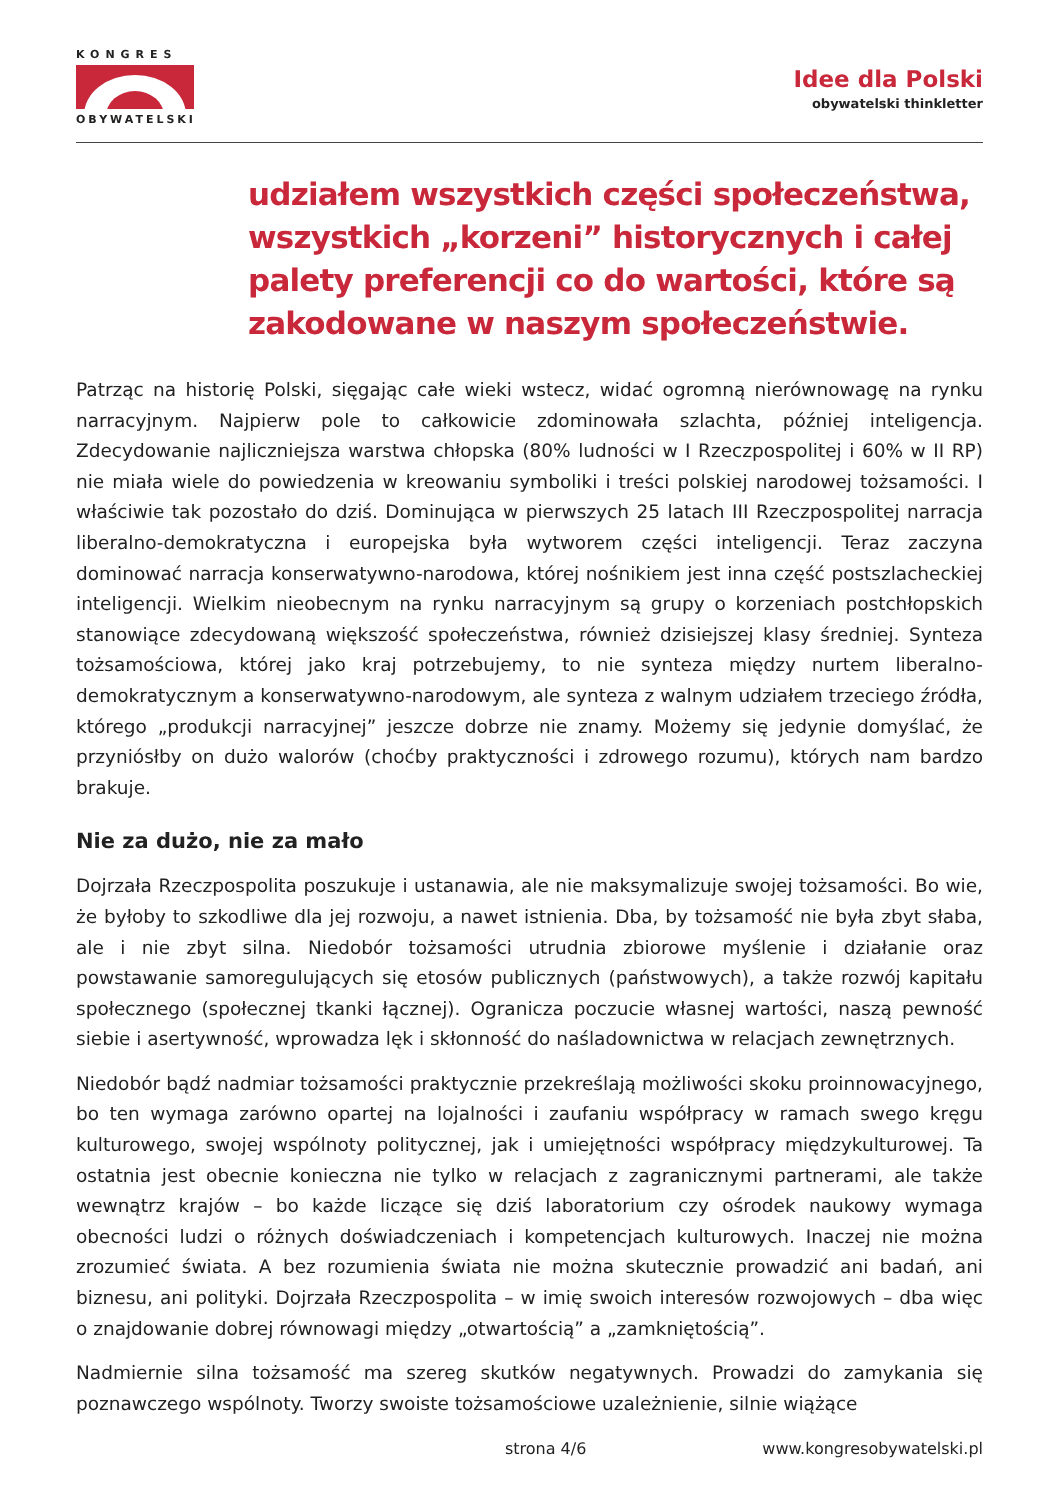KONGRES
OBYWATELSKI
Idee dla Polski
obywatelski thinkletter
udziałem wszystkich części społeczeństwa, wszystkich „korzeni” historycznych i całej palety preferencji co do wartości, które są zakodowane w naszym społeczeństwie.
Patrząc na historię Polski, sięgając całe wieki wstecz, widać ogromną nierównowagę na rynku narracyjnym. Najpierw pole to całkowicie zdominowała szlachta, później inteligencja. Zdecydowanie najliczniejsza warstwa chłopska (80% ludności w I Rzeczpospolitej i 60% w II RP) nie miała wiele do powiedzenia w kreowaniu symboliki i treści polskiej narodowej tożsamości. I właściwie tak pozostało do dziś. Dominująca w pierwszych 25 latach III Rzeczpospolitej narracja liberalno-demokratyczna i europejska była wytworem części inteligencji. Teraz zaczyna dominować narracja konserwatywno-narodowa, której nośnikiem jest inna część postszlacheckiej inteligencji. Wielkim nieobecnym na rynku narracyjnym są grupy o korzeniach postchłopskich stanowiące zdecydowaną większość społeczeństwa, również dzisiejszej klasy średniej. Synteza tożsamościowa, której jako kraj potrzebujemy, to nie synteza między nurtem liberalno-demokratycznym a konserwatywno-narodowym, ale synteza z walnym udziałem trzeciego źródła, którego „produkcji narracyjnej” jeszcze dobrze nie znamy. Możemy się jedynie domyślać, że przyniósłby on dużo walorów (choćby praktyczności i zdrowego rozumu), których nam bardzo brakuje.
Nie za dużo, nie za mało
Dojrzała Rzeczpospolita poszukuje i ustanawia, ale nie maksymalizuje swojej tożsamości. Bo wie, że byłoby to szkodliwe dla jej rozwoju, a nawet istnienia. Dba, by tożsamość nie była zbyt słaba, ale i nie zbyt silna. Niedobór tożsamości utrudnia zbiorowe myślenie i działanie oraz powstawanie samoregulujących się etosów publicznych (państwowych), a także rozwój kapitału społecznego (społecznej tkanki łącznej). Ogranicza poczucie własnej wartości, naszą pewność siebie i asertywność, wprowadza lęk i skłonność do naśladownictwa w relacjach zewnętrznych.
Niedobór bądź nadmiar tożsamości praktycznie przekreślają możliwości skoku proinnowacyjnego, bo ten wymaga zarówno opartej na lojalności i zaufaniu współpracy w ramach swego kręgu kulturowego, swojej wspólnoty politycznej, jak i umiejętności współpracy międzykulturowej. Ta ostatnia jest obecnie konieczna nie tylko w relacjach z zagranicznymi partnerami, ale także wewnątrz krajów – bo każde liczące się dziś laboratorium czy ośrodek naukowy wymaga obecności ludzi o różnych doświadczeniach i kompetencjach kulturowych. Inaczej nie można zrozumieć świata. A bez rozumienia świata nie można skutecznie prowadzić ani badań, ani biznesu, ani polityki. Dojrzała Rzeczpospolita – w imię swoich interesów rozwojowych – dba więc o znajdowanie dobrej równowagi między „otwartością” a „zamkniętością”.
Nadmiernie silna tożsamość ma szereg skutków negatywnych. Prowadzi do zamykania się poznawczego wspólnoty. Tworzy swoiste tożsamościowe uzależnienie, silnie wiążące
strona 4/6 www.kongresobywatelski.pl